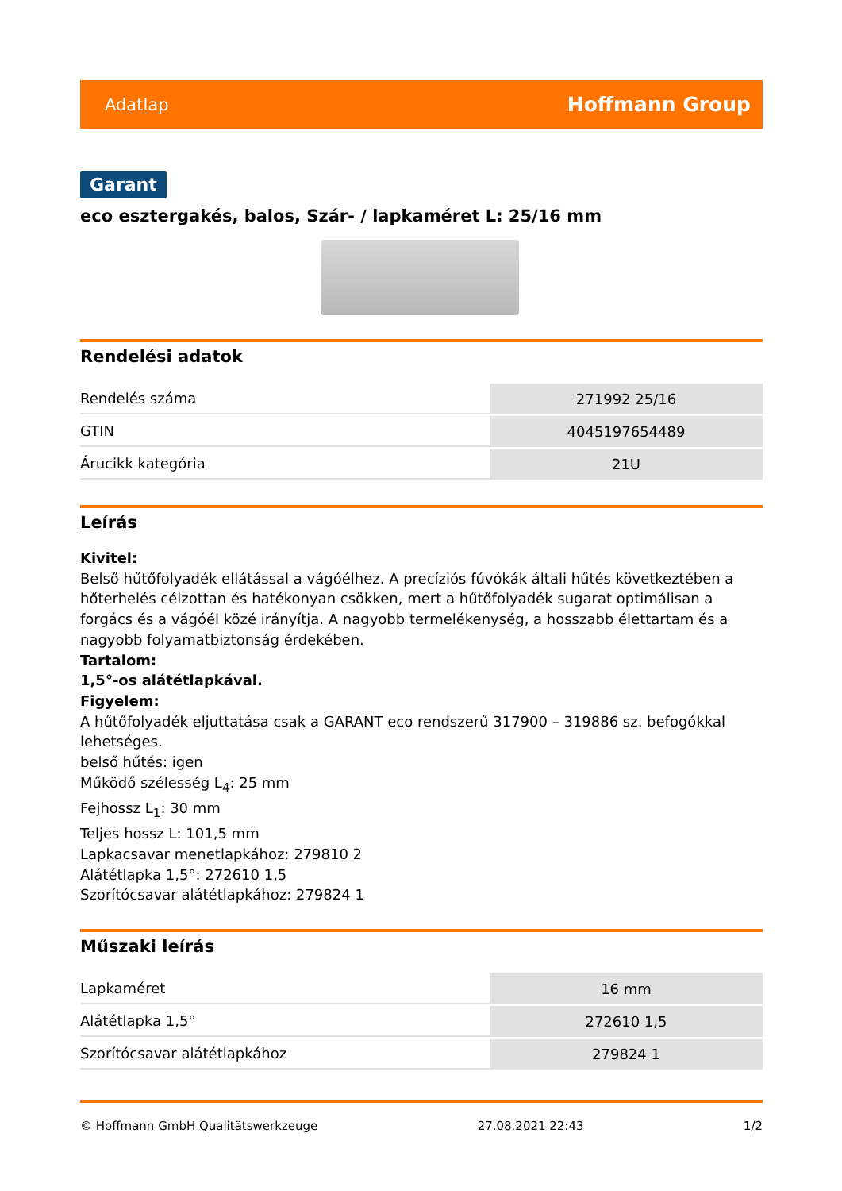Adatlap Hoffmann Group
Garant
eco esztergakés, balos, Szár- / lapkaméret L: 25/16 mm
Rendelési adatok
| Rendelés száma | 271992 25/16 |
| GTIN | 4045197654489 |
| Árucikk kategória | 21U |
Leírás
Kivitel:
Belső hűtőfolyadék ellátással a vágóélhez. A precíziós fúvókák általi hűtés következtében a hőterhelés célzottan és hatékonyan csökken, mert a hűtőfolyadék sugarat optimálisan a forgács és a vágóél közé irányítja. A nagyobb termelékenység, a hosszabb élettartam és a nagyobb folyamatbiztonság érdekében.
Tartalom:
1,5°-os alátétlapkával.
Figyelem:
A hűtőfolyadék eljuttatása csak a GARANT eco rendszerű 317900 – 319886 sz. befogókkal lehetséges.
belső hűtés: igen
Működő szélesség L<sub>4</sub>: 25 mm
Fejhossz L<sub>1</sub>: 30 mm
Teljes hossz L: 101,5 mm
Lapkacsavar menetlapkához: 279810 2
Alátétlapka 1,5°: 272610 1,5
Szorítócsavar alátétlapkához: 279824 1
Műszaki leírás
| Lapkaméret | 16 mm |
| Alátétlapka 1,5° | 272610 1,5 |
| Szorítócsavar alátétlapkához | 279824 1 |
© Hoffmann GmbH Qualitätswerkzeuge 27.08.2021 22:43 1/2